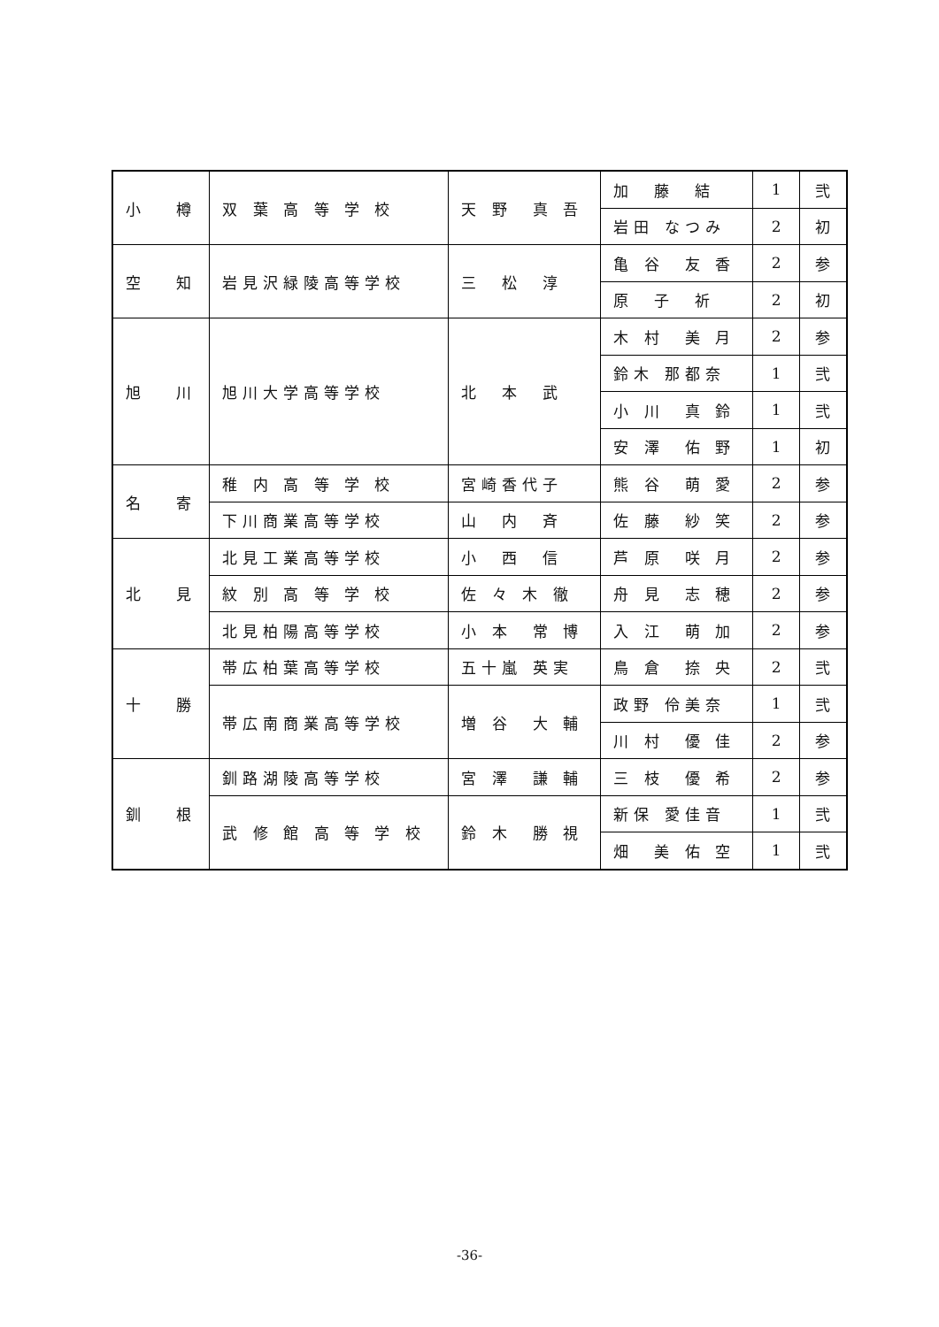| 小 樽 | 双 葉 高 等 学 校 | 天 野 真 吾 | 加 藤 結 | 1 | 弐 |
| | | | 岩田 なつみ | 2 | 初 |
| 空 知 | 岩見沢緑陵高等学校 | 三 松 淳 | 亀 谷 友 香 | 2 | 参 |
| | | | 原 子 祈 | 2 | 初 |
| 旭 川 | 旭川大学高等学校 | 北 本 武 | 木 村 美 月 | 2 | 参 |
| | | | 鈴木 那都奈 | 1 | 弐 |
| | | | 小 川 真 鈴 | 1 | 弐 |
| | | | 安 澤 佑 野 | 1 | 初 |
| 名 寄 | 稚 内 高 等 学 校 | 宮崎香代子 | 熊 谷 萌 愛 | 2 | 参 |
| | 下川商業高等学校 | 山 内 斉 | 佐 藤 紗 笑 | 2 | 参 |
| 北 見 | 北見工業高等学校 | 小 西 信 | 芦 原 咲 月 | 2 | 参 |
| | 紋 別 高 等 学 校 | 佐 々 木 徹 | 舟 見 志 穂 | 2 | 参 |
| | 北見柏陽高等学校 | 小 本 常 博 | 入 江 萌 加 | 2 | 参 |
| 十 勝 | 帯広柏葉高等学校 | 五十嵐 英実 | 鳥 倉 捺 央 | 2 | 弐 |
| | 帯広南商業高等学校 | 増 谷 大 輔 | 政野 伶美奈 | 1 | 弐 |
| | | | 川 村 優 佳 | 2 | 参 |
| 釧 根 | 釧路湖陵高等学校 | 宮 澤 謙 輔 | 三 枝 優 希 | 2 | 参 |
| | 武 修 館 高 等 学 校 | 鈴 木 勝 視 | 新保 愛佳音 | 1 | 弐 |
| | | | 畑 美 佑 空 | 1 | 弐 |
-36-